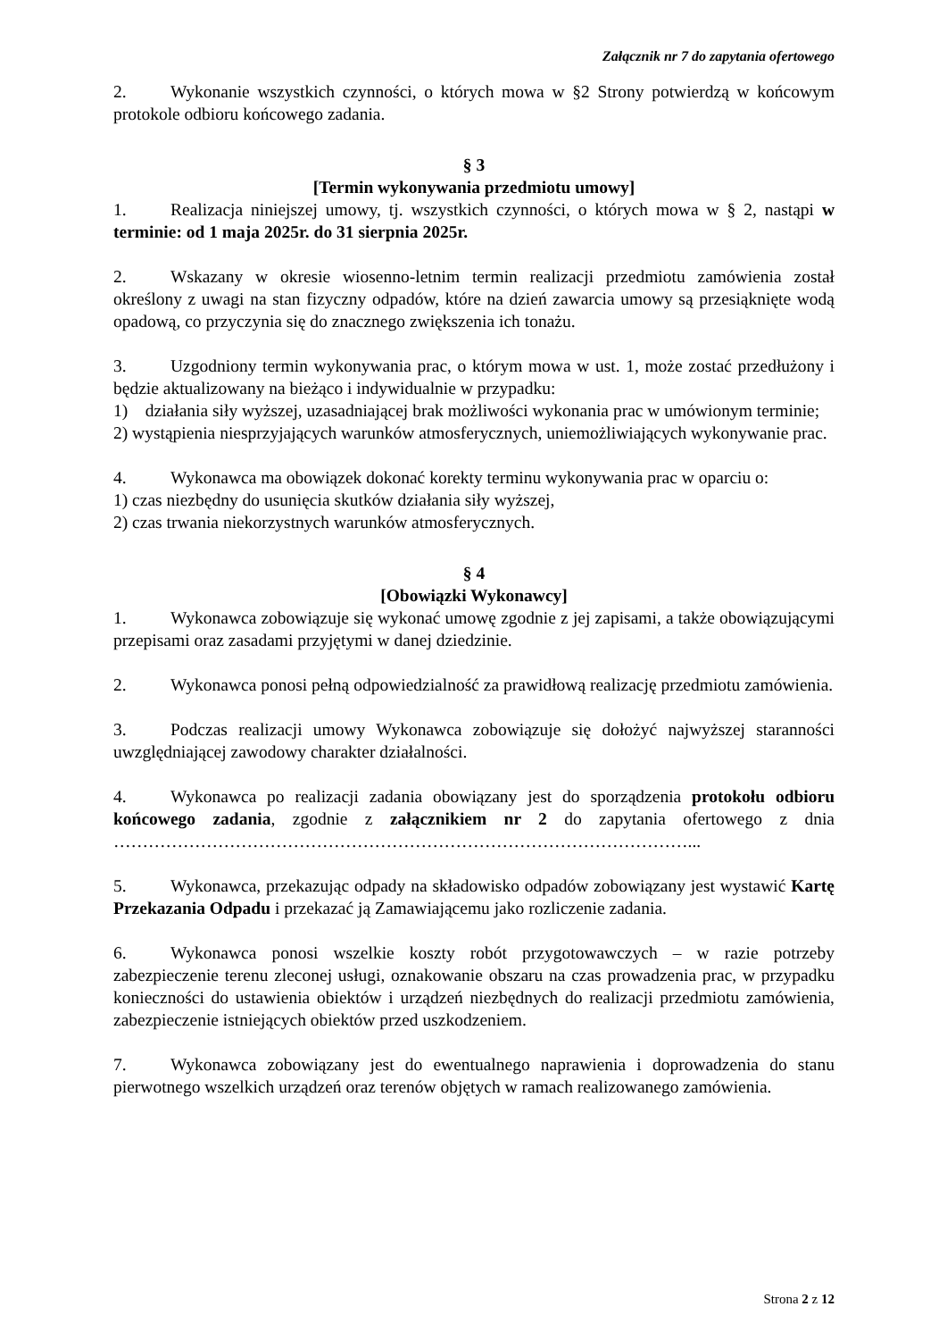Załącznik nr 7 do zapytania ofertowego
2. Wykonanie wszystkich czynności, o których mowa w §2 Strony potwierdzą w końcowym protokole odbioru końcowego zadania.
§ 3
[Termin wykonywania przedmiotu umowy]
1. Realizacja niniejszej umowy, tj. wszystkich czynności, o których mowa w § 2, nastąpi w terminie: od 1 maja 2025r. do 31 sierpnia 2025r.
2. Wskazany w okresie wiosenno-letnim termin realizacji przedmiotu zamówienia został określony z uwagi na stan fizyczny odpadów, które na dzień zawarcia umowy są przesiąknięte wodą opadową, co przyczynia się do znacznego zwiększenia ich tonażu.
3. Uzgodniony termin wykonywania prac, o którym mowa w ust. 1, może zostać przedłużony i będzie aktualizowany na bieżąco i indywidualnie w przypadku:
1) działania siły wyższej, uzasadniającej brak możliwości wykonania prac w umówionym terminie;
2) wystąpienia niesprzyjających warunków atmosferycznych, uniemożliwiających wykonywanie prac.
4. Wykonawca ma obowiązek dokonać korekty terminu wykonywania prac w oparciu o:
1) czas niezbędny do usunięcia skutków działania siły wyższej,
2) czas trwania niekorzystnych warunków atmosferycznych.
§ 4
[Obowiązki Wykonawcy]
1. Wykonawca zobowiązuje się wykonać umowę zgodnie z jej zapisami, a także obowiązującymi przepisami oraz zasadami przyjętymi w danej dziedzinie.
2. Wykonawca ponosi pełną odpowiedzialność za prawidłową realizację przedmiotu zamówienia.
3. Podczas realizacji umowy Wykonawca zobowiązuje się dołożyć najwyższej staranności uwzględniającej zawodowy charakter działalności.
4. Wykonawca po realizacji zadania obowiązany jest do sporządzenia protokołu odbioru końcowego zadania, zgodnie z załącznikiem nr 2 do zapytania ofertowego z dnia ………………………………………………………………………………………...
5. Wykonawca, przekazując odpady na składowisko odpadów zobowiązany jest wystawić Kartę Przekazania Odpadu i przekazać ją Zamawiającemu jako rozliczenie zadania.
6. Wykonawca ponosi wszelkie koszty robót przygotowawczych – w razie potrzeby zabezpieczenie terenu zleconej usługi, oznakowanie obszaru na czas prowadzenia prac, w przypadku konieczności do ustawienia obiektów i urządzeń niezbędnych do realizacji przedmiotu zamówienia, zabezpieczenie istniejących obiektów przed uszkodzeniem.
7. Wykonawca zobowiązany jest do ewentualnego naprawienia i doprowadzenia do stanu pierwotnego wszelkich urządzeń oraz terenów objętych w ramach realizowanego zamówienia.
Strona 2 z 12